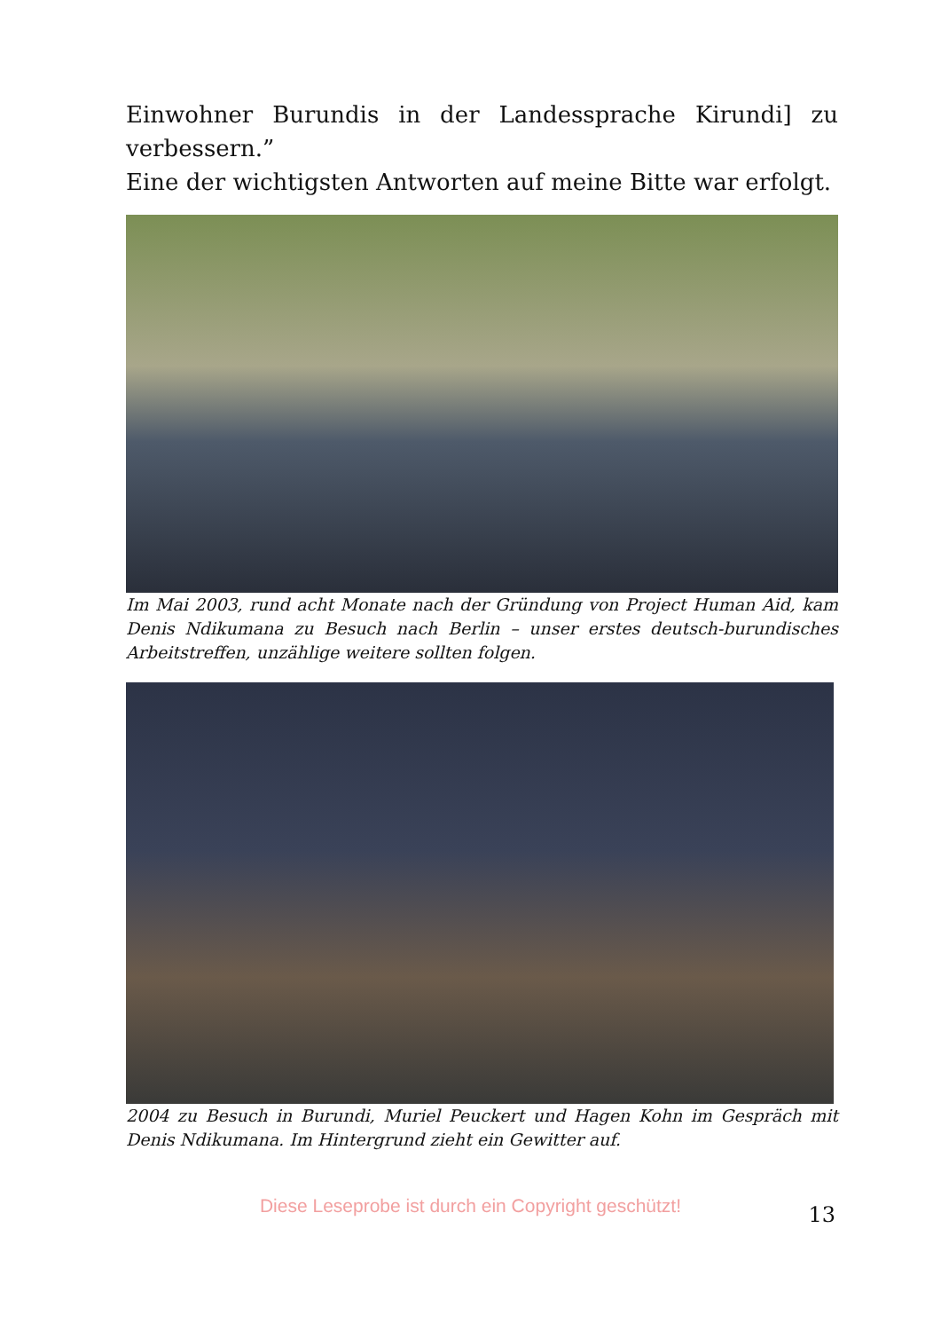Einwohner Burundis in der Landessprache Kirundi] zu verbessern.”
Eine der wichtigsten Antworten auf meine Bitte war erfolgt.
Im Mai 2003, rund acht Monate nach der Gründung von Project Human Aid, kam Denis Ndikumana zu Besuch nach Berlin – unser erstes deutsch-burundisches Arbeitstreffen, unzählige weitere sollten folgen.
2004 zu Besuch in Burundi, Muriel Peuckert und Hagen Kohn im Gespräch mit Denis Ndikumana. Im Hintergrund zieht ein Gewitter auf.
Diese Leseprobe ist durch ein Copyright geschützt!
13